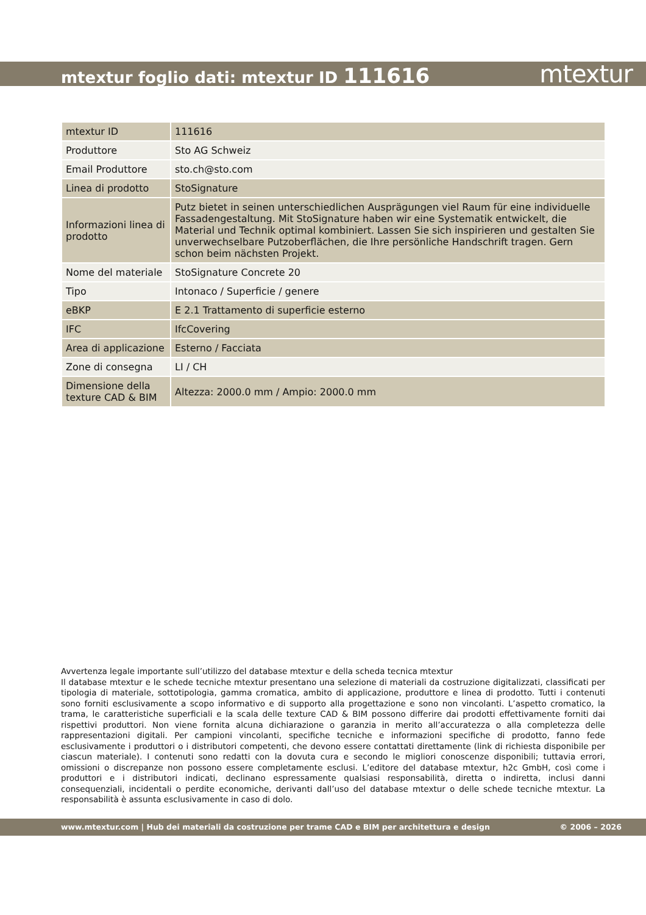mtextur foglio dati: mtextur ID 111616
mtextur
| mtextur ID | 111616 |
| Produttore | Sto AG Schweiz |
| Email Produttore | sto.ch@sto.com |
| Linea di prodotto | StoSignature |
| Informazioni linea di prodotto | Putz bietet in seinen unterschiedlichen Ausprägungen viel Raum für eine individuelle Fassadengestaltung. Mit StoSignature haben wir eine Systematik entwickelt, die Material und Technik optimal kombiniert. Lassen Sie sich inspirieren und gestalten Sie unverwechselbare Putzoberflächen, die Ihre persönliche Handschrift tragen. Gern schon beim nächsten Projekt. |
| Nome del materiale | StoSignature Concrete 20 |
| Tipo | Intonaco / Superficie / genere |
| eBKP | E 2.1 Trattamento di superficie esterno |
| IFC | IfcCovering |
| Area di applicazione | Esterno / Facciata |
| Zone di consegna | LI / CH |
| Dimensione della texture CAD & BIM | Altezza: 2000.0 mm / Ampio: 2000.0 mm |
Avvertenza legale importante sull’utilizzo del database mtextur e della scheda tecnica mtextur
Il database mtextur e le schede tecniche mtextur presentano una selezione di materiali da costruzione digitalizzati, classificati per tipologia di materiale, sottotipologia, gamma cromatica, ambito di applicazione, produttore e linea di prodotto. Tutti i contenuti sono forniti esclusivamente a scopo informativo e di supporto alla progettazione e sono non vincolanti. L’aspetto cromatico, la trama, le caratteristiche superficiali e la scala delle texture CAD & BIM possono differire dai prodotti effettivamente forniti dai rispettivi produttori. Non viene fornita alcuna dichiarazione o garanzia in merito all’accuratezza o alla completezza delle rappresentazioni digitali. Per campioni vincolanti, specifiche tecniche e informazioni specifiche di prodotto, fanno fede esclusivamente i produttori o i distributori competenti, che devono essere contattati direttamente (link di richiesta disponibile per ciascun materiale). I contenuti sono redatti con la dovuta cura e secondo le migliori conoscenze disponibili; tuttavia errori, omissioni o discrepanze non possono essere completamente esclusi. L’editore del database mtextur, h2c GmbH, così come i produttori e i distributori indicati, declinano espressamente qualsiasi responsabilità, diretta o indiretta, inclusi danni consequenziali, incidentali o perdite economiche, derivanti dall’uso del database mtextur o delle schede tecniche mtextur. La responsabilità è assunta esclusivamente in caso di dolo.
www.mtextur.com | Hub dei materiali da costruzione per trame CAD e BIM per architettura e design © 2006 – 2026